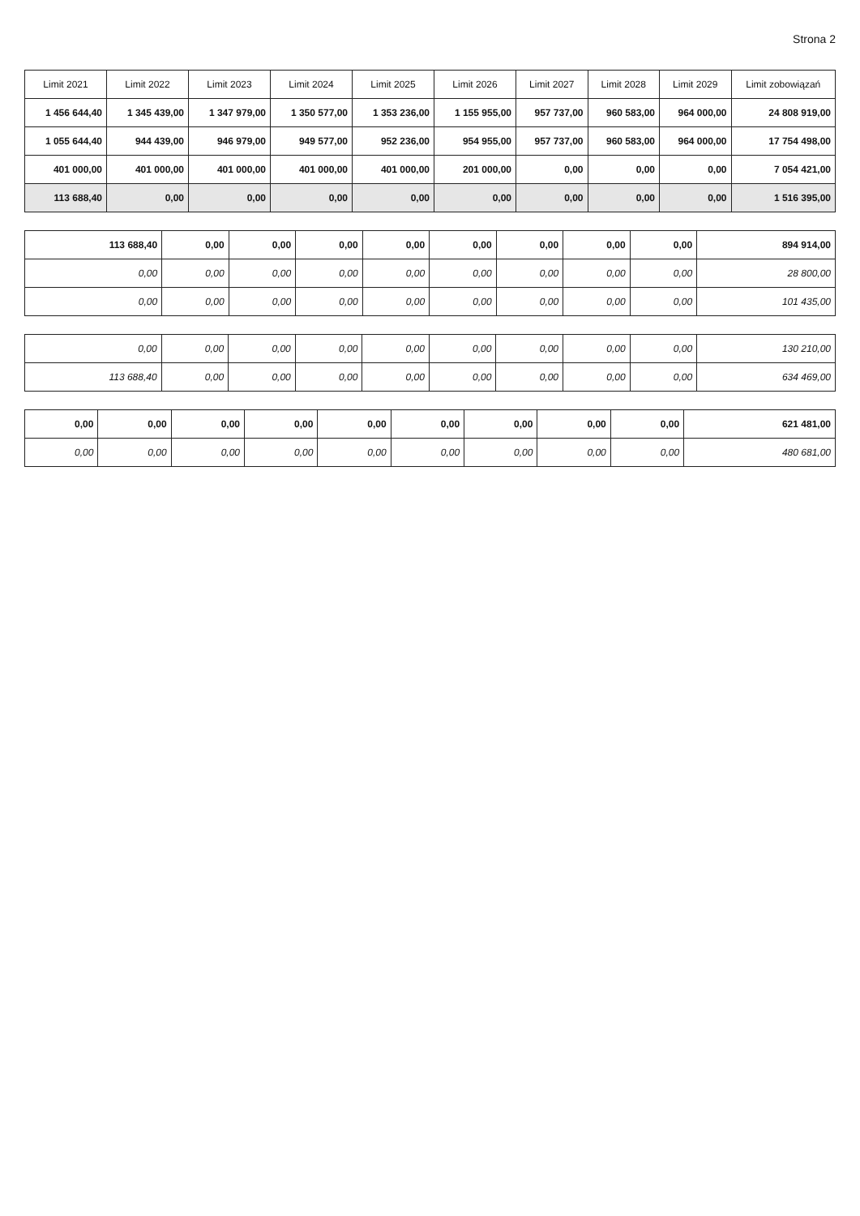Strona 2
| Limit 2021 | Limit 2022 | Limit 2023 | Limit 2024 | Limit 2025 | Limit 2026 | Limit 2027 | Limit 2028 | Limit 2029 | Limit zobowiązań |
| --- | --- | --- | --- | --- | --- | --- | --- | --- | --- |
| 1 456 644,40 | 1 345 439,00 | 1 347 979,00 | 1 350 577,00 | 1 353 236,00 | 1 155 955,00 | 957 737,00 | 960 583,00 | 964 000,00 | 24 808 919,00 |
| 1 055 644,40 | 944 439,00 | 946 979,00 | 949 577,00 | 952 236,00 | 954 955,00 | 957 737,00 | 960 583,00 | 964 000,00 | 17 754 498,00 |
| 401 000,00 | 401 000,00 | 401 000,00 | 401 000,00 | 401 000,00 | 201 000,00 | 0,00 | 0,00 | 0,00 | 7 054 421,00 |
| 113 688,40 | 0,00 | 0,00 | 0,00 | 0,00 | 0,00 | 0,00 | 0,00 | 0,00 | 1 516 395,00 |
| 113 688,40 | 0,00 | 0,00 | 0,00 | 0,00 | 0,00 | 0,00 | 0,00 | 0,00 | 894 914,00 |
| 0,00 | 0,00 | 0,00 | 0,00 | 0,00 | 0,00 | 0,00 | 0,00 | 0,00 | 28 800,00 |
| 0,00 | 0,00 | 0,00 | 0,00 | 0,00 | 0,00 | 0,00 | 0,00 | 0,00 | 101 435,00 |
| 0,00 | 0,00 | 0,00 | 0,00 | 0,00 | 0,00 | 0,00 | 0,00 | 0,00 | 130 210,00 |
| 113 688,40 | 0,00 | 0,00 | 0,00 | 0,00 | 0,00 | 0,00 | 0,00 | 0,00 | 634 469,00 |
| 0,00 | 0,00 | 0,00 | 0,00 | 0,00 | 0,00 | 0,00 | 0,00 | 0,00 | 621 481,00 |
| 0,00 | 0,00 | 0,00 | 0,00 | 0,00 | 0,00 | 0,00 | 0,00 | 0,00 | 480 681,00 |